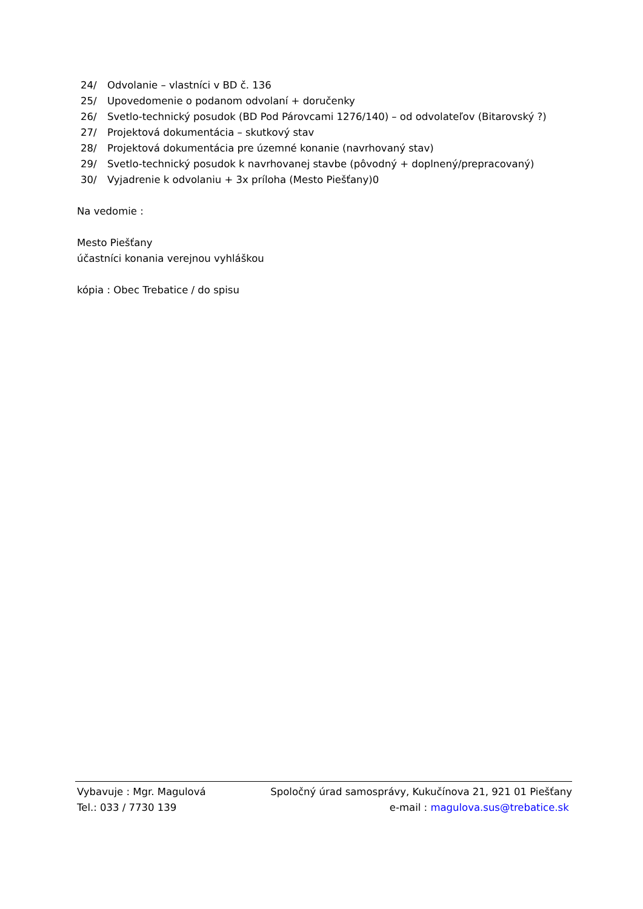24/ Odvolanie – vlastníci v BD č. 136
25/ Upovedomenie o podanom odvolaní + doručenky
26/ Svetlo-technický posudok (BD Pod Párovcami 1276/140) – od odvolateľov (Bitarovský ?)
27/ Projektová dokumentácia – skutkový stav
28/ Projektová dokumentácia pre územné konanie (navrhovaný stav)
29/ Svetlo-technický posudok k navrhovanej stavbe (pôvodný + doplnený/prepracovaný)
30/ Vyjadrenie k odvolaniu + 3x príloha (Mesto Piešťany)0
Na vedomie :
Mesto Piešťany
účastníci konania verejnou vyhláškou
kópia : Obec Trebatice / do spisu
Vybavuje : Mgr. Magulová Spoločný úrad samosprávy, Kukučínova 21, 921 01 Piešťany
Tel.: 033 / 7730 139 e-mail : magulova.sus@trebatice.sk